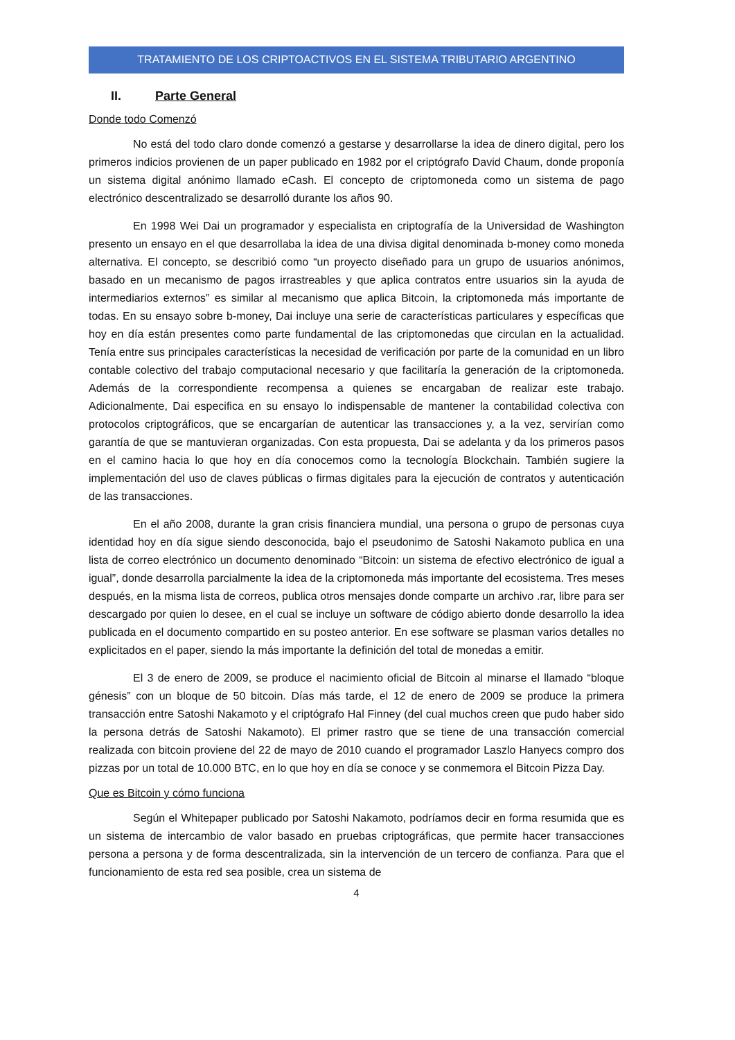TRATAMIENTO DE LOS CRIPTOACTIVOS EN EL SISTEMA TRIBUTARIO ARGENTINO
II. Parte General
Donde todo Comenzó
No está del todo claro donde comenzó a gestarse y desarrollarse la idea de dinero digital, pero los primeros indicios provienen de un paper publicado en 1982 por el criptógrafo David Chaum, donde proponía un sistema digital anónimo llamado eCash. El concepto de criptomoneda como un sistema de pago electrónico descentralizado se desarrolló durante los años 90.
En 1998 Wei Dai un programador y especialista en criptografía de la Universidad de Washington presento un ensayo en el que desarrollaba la idea de una divisa digital denominada b-money como moneda alternativa. El concepto, se describió como “un proyecto diseñado para un grupo de usuarios anónimos, basado en un mecanismo de pagos irrastreables y que aplica contratos entre usuarios sin la ayuda de intermediarios externos” es similar al mecanismo que aplica Bitcoin, la criptomoneda más importante de todas. En su ensayo sobre b-money, Dai incluye una serie de características particulares y específicas que hoy en día están presentes como parte fundamental de las criptomonedas que circulan en la actualidad. Tenía entre sus principales características la necesidad de verificación por parte de la comunidad en un libro contable colectivo del trabajo computacional necesario y que facilitaría la generación de la criptomoneda. Además de la correspondiente recompensa a quienes se encargaban de realizar este trabajo. Adicionalmente, Dai especifica en su ensayo lo indispensable de mantener la contabilidad colectiva con protocolos criptográficos, que se encargarían de autenticar las transacciones y, a la vez, servirían como garantía de que se mantuvieran organizadas. Con esta propuesta, Dai se adelanta y da los primeros pasos en el camino hacia lo que hoy en día conocemos como la tecnología Blockchain. También sugiere la implementación del uso de claves públicas o firmas digitales para la ejecución de contratos y autenticación de las transacciones.
En el año 2008, durante la gran crisis financiera mundial, una persona o grupo de personas cuya identidad hoy en día sigue siendo desconocida, bajo el pseudonimo de Satoshi Nakamoto publica en una lista de correo electrónico un documento denominado “Bitcoin: un sistema de efectivo electrónico de igual a igual”, donde desarrolla parcialmente la idea de la criptomoneda más importante del ecosistema. Tres meses después, en la misma lista de correos, publica otros mensajes donde comparte un archivo .rar, libre para ser descargado por quien lo desee, en el cual se incluye un software de código abierto donde desarrollo la idea publicada en el documento compartido en su posteo anterior. En ese software se plasman varios detalles no explicitados en el paper, siendo la más importante la definición del total de monedas a emitir.
El 3 de enero de 2009, se produce el nacimiento oficial de Bitcoin al minarse el llamado “bloque génesis” con un bloque de 50 bitcoin. Días más tarde, el 12 de enero de 2009 se produce la primera transacción entre Satoshi Nakamoto y el criptógrafo Hal Finney (del cual muchos creen que pudo haber sido la persona detrás de Satoshi Nakamoto). El primer rastro que se tiene de una transacción comercial realizada con bitcoin proviene del 22 de mayo de 2010 cuando el programador Laszlo Hanyecs compro dos pizzas por un total de 10.000 BTC, en lo que hoy en día se conoce y se conmemora el Bitcoin Pizza Day.
Que es Bitcoin y cómo funciona
Según el Whitepaper publicado por Satoshi Nakamoto, podríamos decir en forma resumida que es un sistema de intercambio de valor basado en pruebas criptográficas, que permite hacer transacciones persona a persona y de forma descentralizada, sin la intervención de un tercero de confianza. Para que el funcionamiento de esta red sea posible, crea un sistema de
4